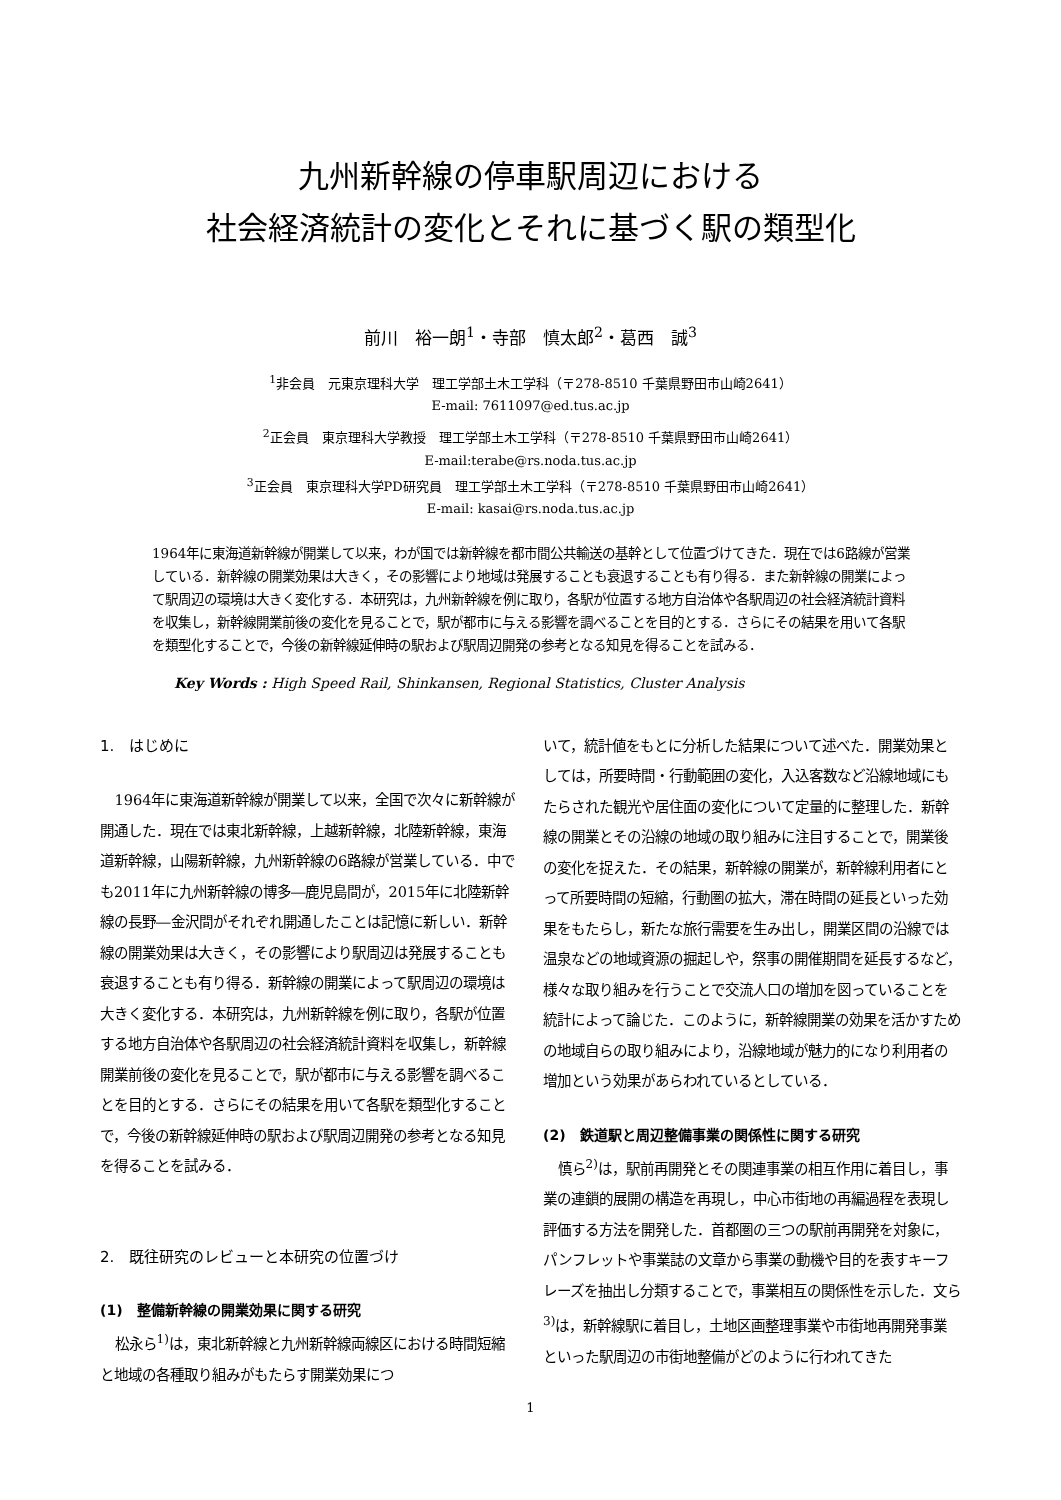九州新幹線の停車駅周辺における
社会経済統計の変化とそれに基づく駅の類型化
前川　裕一朗<sup>1</sup>・寺部　慎太郎<sup>2</sup>・葛西　誠<sup>3</sup>
<sup>1</sup> 非会員　元東京理科大学　理工学部土木工学科（〒278-8510 千葉県野田市山崎2641）
E-mail: 7611097@ed.tus.ac.jp
<sup>2</sup> 正会員　東京理科大学教授　理工学部土木工学科（〒278-8510 千葉県野田市山崎2641）
E-mail:terabe@rs.noda.tus.ac.jp
<sup>3</sup> 正会員　東京理科大学PD研究員　理工学部土木工学科（〒278-8510 千葉県野田市山崎2641）
E-mail: kasai@rs.noda.tus.ac.jp
1964年に東海道新幹線が開業して以来，わが国では新幹線を都市間公共輸送の基幹として位置づけてきた．現在では6路線が営業している．新幹線の開業効果は大きく，その影響により地域は発展することも衰退することも有り得る．また新幹線の開業によって駅周辺の環境は大きく変化する．本研究は，九州新幹線を例に取り，各駅が位置する地方自治体や各駅周辺の社会経済統計資料を収集し，新幹線開業前後の変化を見ることで，駅が都市に与える影響を調べることを目的とする．さらにその結果を用いて各駅を類型化することで，今後の新幹線延伸時の駅および駅周辺開発の参考となる知見を得ることを試みる．
Key Words : High Speed Rail, Shinkansen, Regional Statistics, Cluster Analysis
1.　はじめに
1964年に東海道新幹線が開業して以来，全国で次々に新幹線が開通した．現在では東北新幹線，上越新幹線，北陸新幹線，東海道新幹線，山陽新幹線，九州新幹線の6路線が営業している．中でも2011年に九州新幹線の博多―鹿児島間が，2015年に北陸新幹線の長野―金沢間がそれぞれ開通したことは記憶に新しい．新幹線の開業効果は大きく，その影響により駅周辺は発展することも衰退することも有り得る．新幹線の開業によって駅周辺の環境は大きく変化する．本研究は，九州新幹線を例に取り，各駅が位置する地方自治体や各駅周辺の社会経済統計資料を収集し，新幹線開業前後の変化を見ることで，駅が都市に与える影響を調べることを目的とする．さらにその結果を用いて各駅を類型化することで，今後の新幹線延伸時の駅および駅周辺開発の参考となる知見を得ることを試みる．
2.　既往研究のレビューと本研究の位置づけ
(1)　整備新幹線の開業効果に関する研究
松永ら<sup>1)</sup>は，東北新幹線と九州新幹線両線区における時間短縮と地域の各種取り組みがもたらす開業効果につ
いて，統計値をもとに分析した結果について述べた．開業効果としては，所要時間・行動範囲の変化，入込客数など沿線地域にもたらされた観光や居住面の変化について定量的に整理した．新幹線の開業とその沿線の地域の取り組みに注目することで，開業後の変化を捉えた．その結果，新幹線の開業が，新幹線利用者にとって所要時間の短縮，行動圏の拡大，滞在時間の延長といった効果をもたらし，新たな旅行需要を生み出し，開業区間の沿線では温泉などの地域資源の掘起しや，祭事の開催期間を延長するなど，様々な取り組みを行うことで交流人口の増加を図っていることを統計によって論じた．このように，新幹線開業の効果を活かすための地域自らの取り組みにより，沿線地域が魅力的になり利用者の増加という効果があらわれているとしている．
(2)　鉄道駅と周辺整備事業の関係性に関する研究
慎ら<sup>2)</sup>は，駅前再開発とその関連事業の相互作用に着目し，事業の連鎖的展開の構造を再現し，中心市街地の再編過程を表現し評価する方法を開発した．首都圏の三つの駅前再開発を対象に，パンフレットや事業誌の文章から事業の動機や目的を表すキーフレーズを抽出し分類することで，事業相互の関係性を示した．文ら<sup>3)</sup>は，新幹線駅に着目し，土地区画整理事業や市街地再開発事業といった駅周辺の市街地整備がどのように行われてきた
1